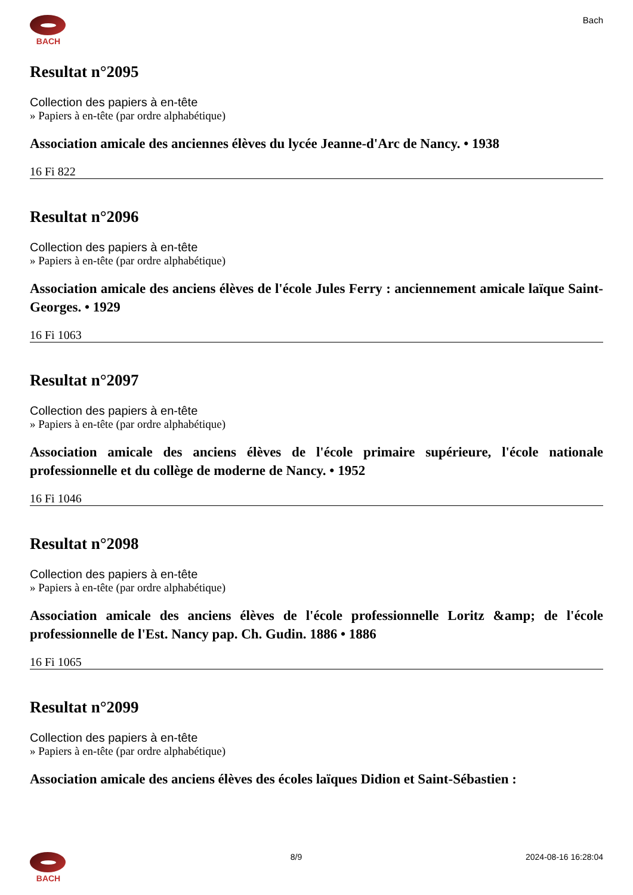BACH Bach
Resultat n°2095
Collection des papiers à en-tête
» Papiers à en-tête (par ordre alphabétique)
Association amicale des anciennes élèves du lycée Jeanne-d'Arc de Nancy. • 1938
16 Fi 822
Resultat n°2096
Collection des papiers à en-tête
» Papiers à en-tête (par ordre alphabétique)
Association amicale des anciens élèves de l'école Jules Ferry : anciennement amicale laïque Saint-Georges. • 1929
16 Fi 1063
Resultat n°2097
Collection des papiers à en-tête
» Papiers à en-tête (par ordre alphabétique)
Association amicale des anciens élèves de l'école primaire supérieure, l'école nationale professionnelle et du collège de moderne de Nancy. • 1952
16 Fi 1046
Resultat n°2098
Collection des papiers à en-tête
» Papiers à en-tête (par ordre alphabétique)
Association amicale des anciens élèves de l'école professionnelle Loritz &amp; de l'école professionnelle de l'Est. Nancy pap. Ch. Gudin. 1886 • 1886
16 Fi 1065
Resultat n°2099
Collection des papiers à en-tête
» Papiers à en-tête (par ordre alphabétique)
Association amicale des anciens élèves des écoles laïques Didion et Saint-Sébastien :
BACH 8/9 2024-08-16 16:28:04